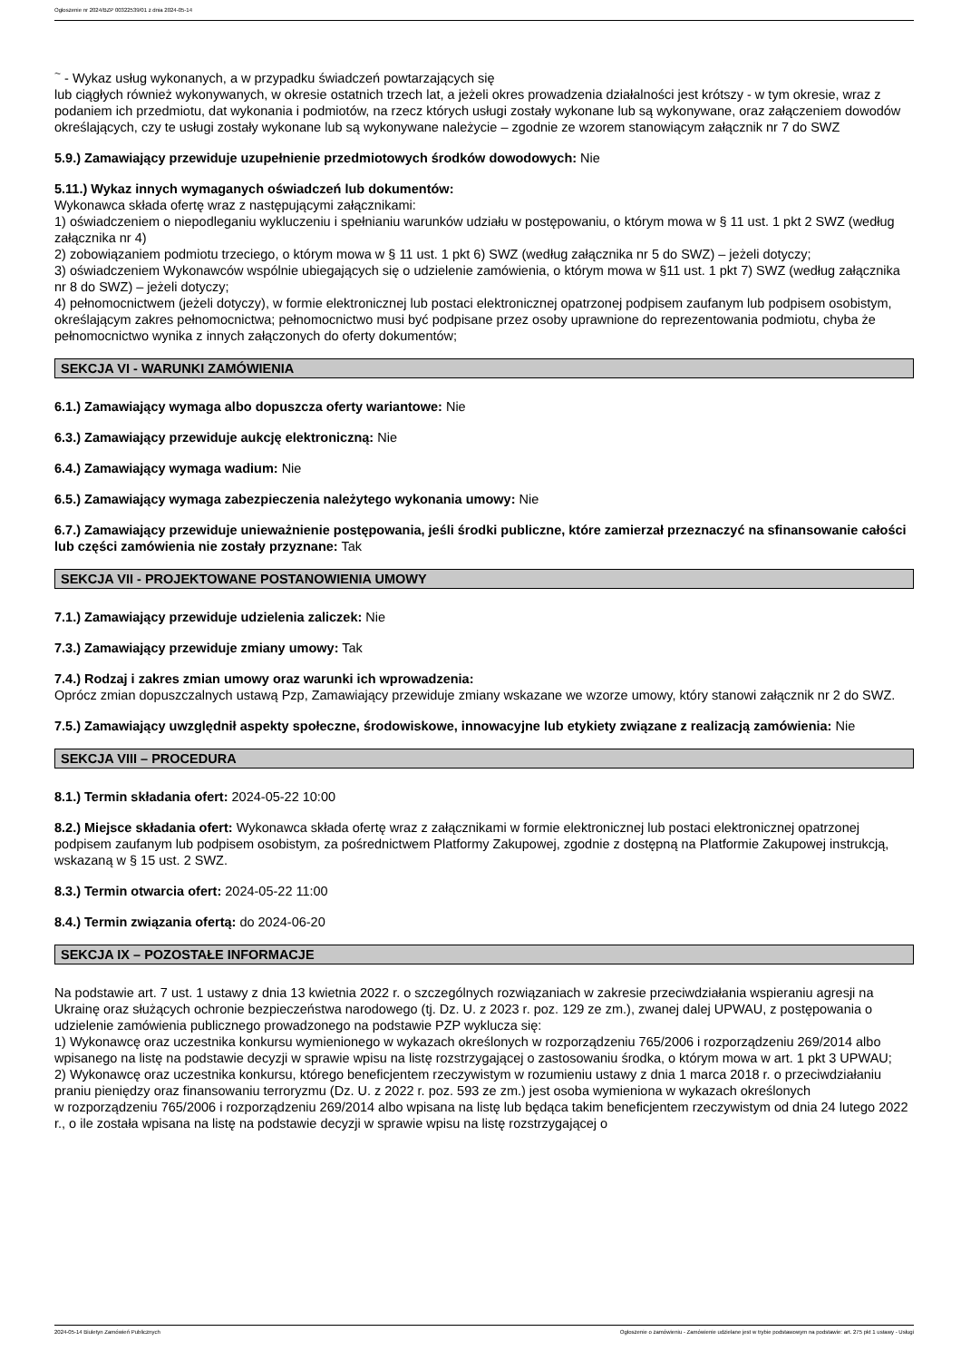Ogłoszenie nr 2024/BZP 00322539/01 z dnia 2024-05-14
<sup>~</sup> - Wykaz usług wykonanych, a w przypadku świadczeń powtarzających się
lub ciągłych również wykonywanych, w okresie ostatnich trzech lat, a jeżeli okres prowadzenia działalności jest krótszy - w tym okresie, wraz z podaniem ich przedmiotu, dat wykonania i podmiotów, na rzecz których usługi zostały wykonane lub są wykonywane, oraz załączeniem dowodów określających, czy te usługi zostały wykonane lub są wykonywane należycie – zgodnie ze wzorem stanowiącym załącznik nr 7 do SWZ
5.9.) Zamawiający przewiduje uzupełnienie przedmiotowych środków dowodowych: Nie
5.11.) Wykaz innych wymaganych oświadczeń lub dokumentów:
Wykonawca składa ofertę wraz z następującymi załącznikami:
1) oświadczeniem o niepodleganiu wykluczeniu i spełnianiu warunków udziału w postępowaniu, o którym mowa w § 11 ust. 1 pkt 2 SWZ (według załącznika nr 4)
2) zobowiązaniem podmiotu trzeciego, o którym mowa w § 11 ust. 1 pkt 6) SWZ (według załącznika nr 5 do SWZ) – jeżeli dotyczy;
3) oświadczeniem Wykonawców wspólnie ubiegających się o udzielenie zamówienia, o którym mowa w §11 ust. 1 pkt 7) SWZ (według załącznika nr 8 do SWZ) – jeżeli dotyczy;
4) pełnomocnictwem (jeżeli dotyczy), w formie elektronicznej lub postaci elektronicznej opatrzonej podpisem zaufanym lub podpisem osobistym, określającym zakres pełnomocnictwa; pełnomocnictwo musi być podpisane przez osoby uprawnione do reprezentowania podmiotu, chyba że pełnomocnictwo wynika z innych załączonych do oferty dokumentów;
SEKCJA VI - WARUNKI ZAMÓWIENIA
6.1.) Zamawiający wymaga albo dopuszcza oferty wariantowe: Nie
6.3.) Zamawiający przewiduje aukcję elektroniczną: Nie
6.4.) Zamawiający wymaga wadium: Nie
6.5.) Zamawiający wymaga zabezpieczenia należytego wykonania umowy: Nie
6.7.) Zamawiający przewiduje unieważnienie postępowania, jeśli środki publiczne, które zamierzał przeznaczyć na sfinansowanie całości lub części zamówienia nie zostały przyznane: Tak
SEKCJA VII - PROJEKTOWANE POSTANOWIENIA UMOWY
7.1.) Zamawiający przewiduje udzielenia zaliczek: Nie
7.3.) Zamawiający przewiduje zmiany umowy: Tak
7.4.) Rodzaj i zakres zmian umowy oraz warunki ich wprowadzenia:
Oprócz zmian dopuszczalnych ustawą Pzp, Zamawiający przewiduje zmiany wskazane we wzorze umowy, który stanowi załącznik nr 2 do SWZ.
7.5.) Zamawiający uwzględnił aspekty społeczne, środowiskowe, innowacyjne lub etykiety związane z realizacją zamówienia: Nie
SEKCJA VIII – PROCEDURA
8.1.) Termin składania ofert: 2024-05-22 10:00
8.2.) Miejsce składania ofert: Wykonawca składa ofertę wraz z załącznikami w formie elektronicznej lub postaci elektronicznej opatrzonej podpisem zaufanym lub podpisem osobistym, za pośrednictwem Platformy Zakupowej, zgodnie z dostępną na Platformie Zakupowej instrukcją, wskazaną w § 15 ust. 2 SWZ.
8.3.) Termin otwarcia ofert: 2024-05-22 11:00
8.4.) Termin związania ofertą: do 2024-06-20
SEKCJA IX – POZOSTAŁE INFORMACJE
Na podstawie art. 7 ust. 1 ustawy z dnia 13 kwietnia 2022 r. o szczególnych rozwiązaniach w zakresie przeciwdziałania wspieraniu agresji na Ukrainę oraz służących ochronie bezpieczeństwa narodowego (tj. Dz. U. z 2023 r. poz. 129 ze zm.), zwanej dalej UPWAU, z postępowania o udzielenie zamówienia publicznego prowadzonego na podstawie PZP wyklucza się:
1) Wykonawcę oraz uczestnika konkursu wymienionego w wykazach określonych w rozporządzeniu 765/2006 i rozporządzeniu 269/2014 albo wpisanego na listę na podstawie decyzji w sprawie wpisu na listę rozstrzygającej o zastosowaniu środka, o którym mowa w art. 1 pkt 3 UPWAU;
2) Wykonawcę oraz uczestnika konkursu, którego beneficjentem rzeczywistym w rozumieniu ustawy z dnia 1 marca 2018 r. o przeciwdziałaniu praniu pieniędzy oraz finansowaniu terroryzmu (Dz. U. z 2022 r. poz. 593 ze zm.) jest osoba wymieniona w wykazach określonych
w rozporządzeniu 765/2006 i rozporządzeniu 269/2014 albo wpisana na listę lub będąca takim beneficjentem rzeczywistym od dnia 24 lutego 2022 r., o ile została wpisana na listę na podstawie decyzji w sprawie wpisu na listę rozstrzygającej o
2024-05-14 Biuletyn Zamówień Publicznych Ogłoszenie o zamówieniu - Zamówienie udzielane jest w trybie podstawowym na podstawie: art. 275 pkt 1 ustawy - Usługi